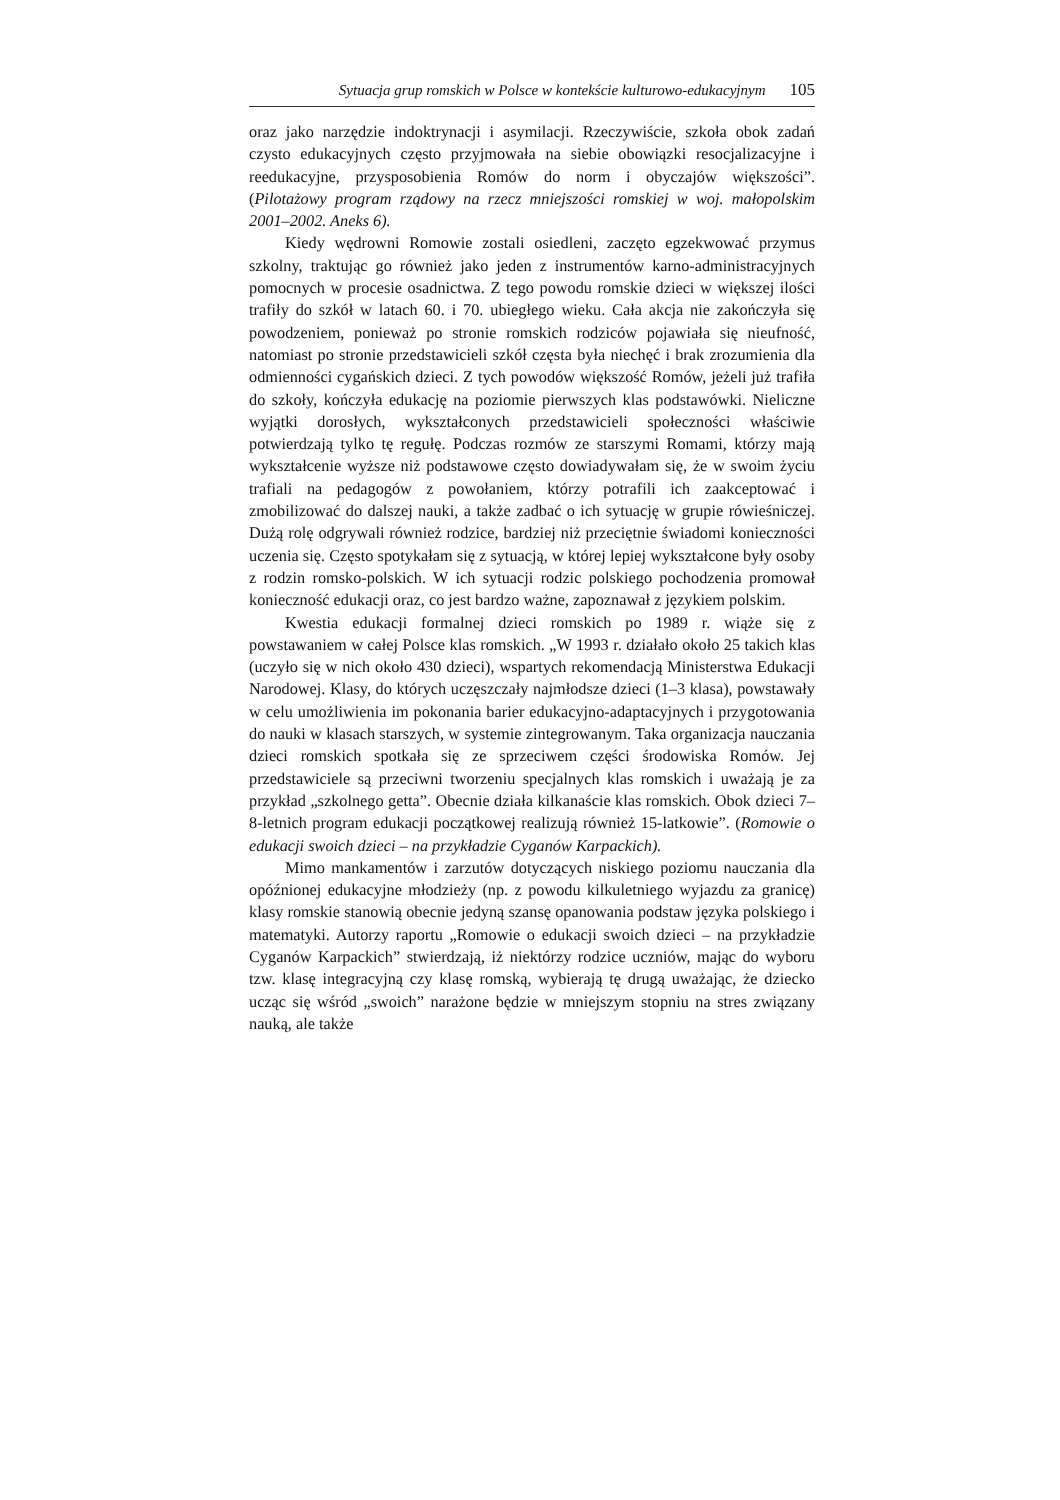Sytuacja grup romskich w Polsce w kontekście kulturowo-edukacyjnym 105
oraz jako narzędzie indoktrynacji i asymilacji. Rzeczywiście, szkoła obok zadań czysto edukacyjnych często przyjmowała na siebie obowiązki resocjalizacyjne i reedukacyjne, przysposobienia Romów do norm i obyczajów większości”. (Pilotażowy program rządowy na rzecz mniejszości romskiej w woj. małopolskim 2001–2002. Aneks 6).
Kiedy wędrowni Romowie zostali osiedleni, zaczęto egzekwować przymus szkolny, traktując go również jako jeden z instrumentów karno-administracyjnych pomocnych w procesie osadnictwa. Z tego powodu romskie dzieci w większej ilości trafiły do szkół w latach 60. i 70. ubiegłego wieku. Cała akcja nie zakończyła się powodzeniem, ponieważ po stronie romskich rodziców pojawiała się nieufność, natomiast po stronie przedstawicieli szkół częsta była niechęć i brak zrozumienia dla odmienności cygańskich dzieci. Z tych powodów większość Romów, jeżeli już trafiła do szkoły, kończyła edukację na poziomie pierwszych klas podstawówki. Nieliczne wyjątki dorosłych, wykształconych przedstawicieli społeczności właściwie potwierdzają tylko tę regułę. Podczas rozmów ze starszymi Romami, którzy mają wykształcenie wyższe niż podstawowe często dowiadywałam się, że w swoim życiu trafiali na pedagogów z powołaniem, którzy potrafili ich zaakceptować i zmobilizować do dalszej nauki, a także zadbać o ich sytuację w grupie rówieśniczej. Dużą rolę odgrywali również rodzice, bardziej niż przeciętnie świadomi konieczności uczenia się. Często spotykałam się z sytuacją, w której lepiej wykształcone były osoby z rodzin romsko-polskich. W ich sytuacji rodzic polskiego pochodzenia promował konieczność edukacji oraz, co jest bardzo ważne, zapoznawał z językiem polskim.
Kwestia edukacji formalnej dzieci romskich po 1989 r. wiąże się z powstawaniem w całej Polsce klas romskich. „W 1993 r. działało około 25 takich klas (uczyło się w nich około 430 dzieci), wspartych rekomendacją Ministerstwa Edukacji Narodowej. Klasy, do których uczęszczały najmłodsze dzieci (1–3 klasa), powstawały w celu umożliwienia im pokonania barier edukacyjno-adaptacyjnych i przygotowania do nauki w klasach starszych, w systemie zintegrowanym. Taka organizacja nauczania dzieci romskich spotkała się ze sprzeciwem części środowiska Romów. Jej przedstawiciele są przeciwni tworzeniu specjalnych klas romskich i uważają je za przykład „szkolnego getta”. Obecnie działa kilkanaście klas romskich. Obok dzieci 7–8-letnich program edukacji początkowej realizują również 15-latkowie”. (Romowie o edukacji swoich dzieci – na przykładzie Cyganów Karpackich).
Mimo mankamentów i zarzutów dotyczących niskiego poziomu nauczania dla opóźnionej edukacyjne młodzieży (np. z powodu kilkuletniego wyjazdu za granicę) klasy romskie stanowią obecnie jedyną szansę opanowania podstaw języka polskiego i matematyki. Autorzy raportu „Romowie o edukacji swoich dzieci – na przykładzie Cyganów Karpackich” stwierdzają, iż niektórzy rodzice uczniów, mając do wyboru tzw. klasę integracyjną czy klasę romską, wybierają tę drugą uważając, że dziecko ucząc się wśród „swoich” narażone będzie w mniejszym stopniu na stres związany nauką, ale także